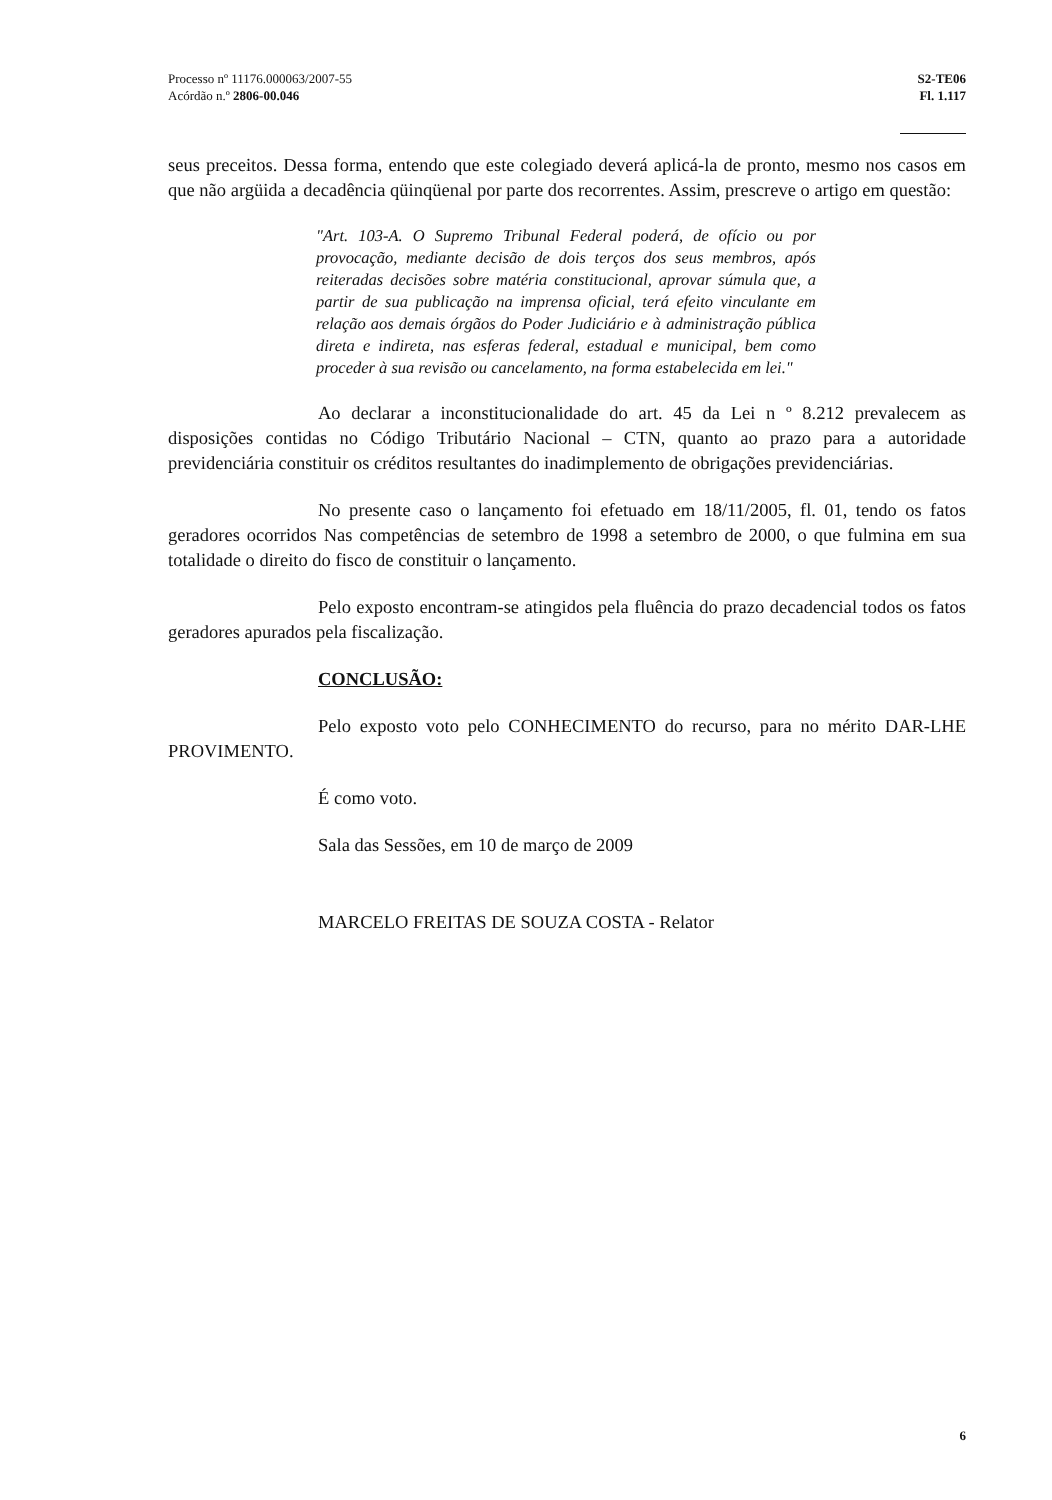Processo nº 11176.000063/2007-55
Acórdão n.º 2806-00.046
S2-TE06
Fl. 1.117
seus preceitos. Dessa forma, entendo que este colegiado deverá aplicá-la de pronto, mesmo nos casos em que não argüida a decadência qüinqüenal por parte dos recorrentes. Assim, prescreve o artigo em questão:
"Art. 103-A. O Supremo Tribunal Federal poderá, de ofício ou por provocação, mediante decisão de dois terços dos seus membros, após reiteradas decisões sobre matéria constitucional, aprovar súmula que, a partir de sua publicação na imprensa oficial, terá efeito vinculante em relação aos demais órgãos do Poder Judiciário e à administração pública direta e indireta, nas esferas federal, estadual e municipal, bem como proceder à sua revisão ou cancelamento, na forma estabelecida em lei."
Ao declarar a inconstitucionalidade do art. 45 da Lei n º 8.212 prevalecem as disposições contidas no Código Tributário Nacional – CTN, quanto ao prazo para a autoridade previdenciária constituir os créditos resultantes do inadimplemento de obrigações previdenciárias.
No presente caso o lançamento foi efetuado em 18/11/2005, fl. 01, tendo os fatos geradores ocorridos Nas competências de setembro de 1998 a setembro de 2000, o que fulmina em sua totalidade o direito do fisco de constituir o lançamento.
Pelo exposto encontram-se atingidos pela fluência do prazo decadencial todos os fatos geradores apurados pela fiscalização.
CONCLUSÃO:
Pelo exposto voto pelo CONHECIMENTO do recurso, para no mérito DAR-LHE PROVIMENTO.
É como voto.
Sala das Sessões, em 10 de março de 2009
MARCELO FREITAS DE SOUZA COSTA - Relator
6